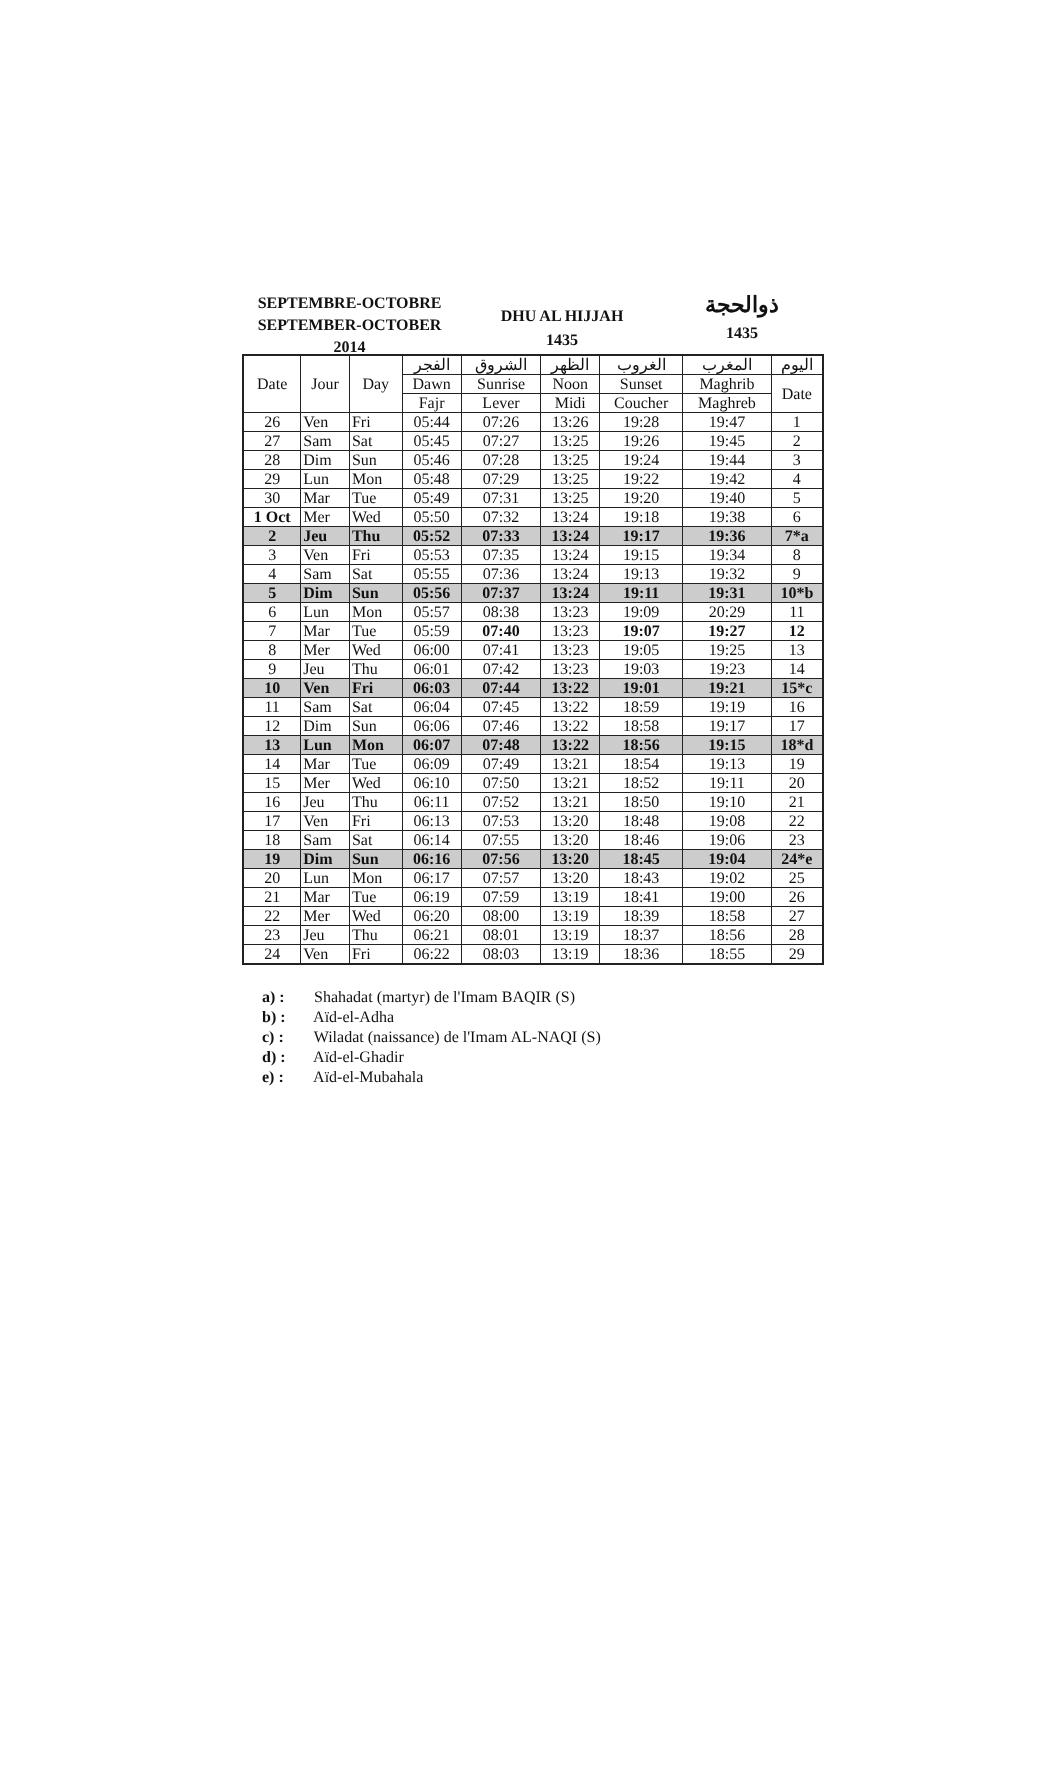SEPTEMBRE-OCTOBRE
SEPTEMBER-OCTOBER
2014
DHU AL HIJJAH
1435
ذوالحجة
1435
| Date | Jour | Day | الفجر | الشروق | الظهر | الغروب | المغرب | اليوم |
| --- | --- | --- | --- | --- | --- | --- | --- | --- |
| | | | Dawn | Sunrise | Noon | Sunset | Maghrib | Date |
| | | | Fajr | Lever | Midi | Coucher | Maghreb | |
| 26 | Ven | Fri | 05:44 | 07:26 | 13:26 | 19:28 | 19:47 | 1 |
| 27 | Sam | Sat | 05:45 | 07:27 | 13:25 | 19:26 | 19:45 | 2 |
| 28 | Dim | Sun | 05:46 | 07:28 | 13:25 | 19:24 | 19:44 | 3 |
| 29 | Lun | Mon | 05:48 | 07:29 | 13:25 | 19:22 | 19:42 | 4 |
| 30 | Mar | Tue | 05:49 | 07:31 | 13:25 | 19:20 | 19:40 | 5 |
| 1 Oct | Mer | Wed | 05:50 | 07:32 | 13:24 | 19:18 | 19:38 | 6 |
| 2 | Jeu | Thu | 05:52 | 07:33 | 13:24 | 19:17 | 19:36 | 7*a |
| 3 | Ven | Fri | 05:53 | 07:35 | 13:24 | 19:15 | 19:34 | 8 |
| 4 | Sam | Sat | 05:55 | 07:36 | 13:24 | 19:13 | 19:32 | 9 |
| 5 | Dim | Sun | 05:56 | 07:37 | 13:24 | 19:11 | 19:31 | 10*b |
| 6 | Lun | Mon | 05:57 | 08:38 | 13:23 | 19:09 | 20:29 | 11 |
| 7 | Mar | Tue | 05:59 | 07:40 | 13:23 | 19:07 | 19:27 | 12 |
| 8 | Mer | Wed | 06:00 | 07:41 | 13:23 | 19:05 | 19:25 | 13 |
| 9 | Jeu | Thu | 06:01 | 07:42 | 13:23 | 19:03 | 19:23 | 14 |
| 10 | Ven | Fri | 06:03 | 07:44 | 13:22 | 19:01 | 19:21 | 15*c |
| 11 | Sam | Sat | 06:04 | 07:45 | 13:22 | 18:59 | 19:19 | 16 |
| 12 | Dim | Sun | 06:06 | 07:46 | 13:22 | 18:58 | 19:17 | 17 |
| 13 | Lun | Mon | 06:07 | 07:48 | 13:22 | 18:56 | 19:15 | 18*d |
| 14 | Mar | Tue | 06:09 | 07:49 | 13:21 | 18:54 | 19:13 | 19 |
| 15 | Mer | Wed | 06:10 | 07:50 | 13:21 | 18:52 | 19:11 | 20 |
| 16 | Jeu | Thu | 06:11 | 07:52 | 13:21 | 18:50 | 19:10 | 21 |
| 17 | Ven | Fri | 06:13 | 07:53 | 13:20 | 18:48 | 19:08 | 22 |
| 18 | Sam | Sat | 06:14 | 07:55 | 13:20 | 18:46 | 19:06 | 23 |
| 19 | Dim | Sun | 06:16 | 07:56 | 13:20 | 18:45 | 19:04 | 24*e |
| 20 | Lun | Mon | 06:17 | 07:57 | 13:20 | 18:43 | 19:02 | 25 |
| 21 | Mar | Tue | 06:19 | 07:59 | 13:19 | 18:41 | 19:00 | 26 |
| 22 | Mer | Wed | 06:20 | 08:00 | 13:19 | 18:39 | 18:58 | 27 |
| 23 | Jeu | Thu | 06:21 | 08:01 | 13:19 | 18:37 | 18:56 | 28 |
| 24 | Ven | Fri | 06:22 | 08:03 | 13:19 | 18:36 | 18:55 | 29 |
a) : Shahadat (martyr) de l'Imam BAQIR (S)
b) : Aïd-el-Adha
c) : Wiladat (naissance) de l'Imam AL-NAQI (S)
d) : Aïd-el-Ghadir
e) : Aïd-el-Mubahala